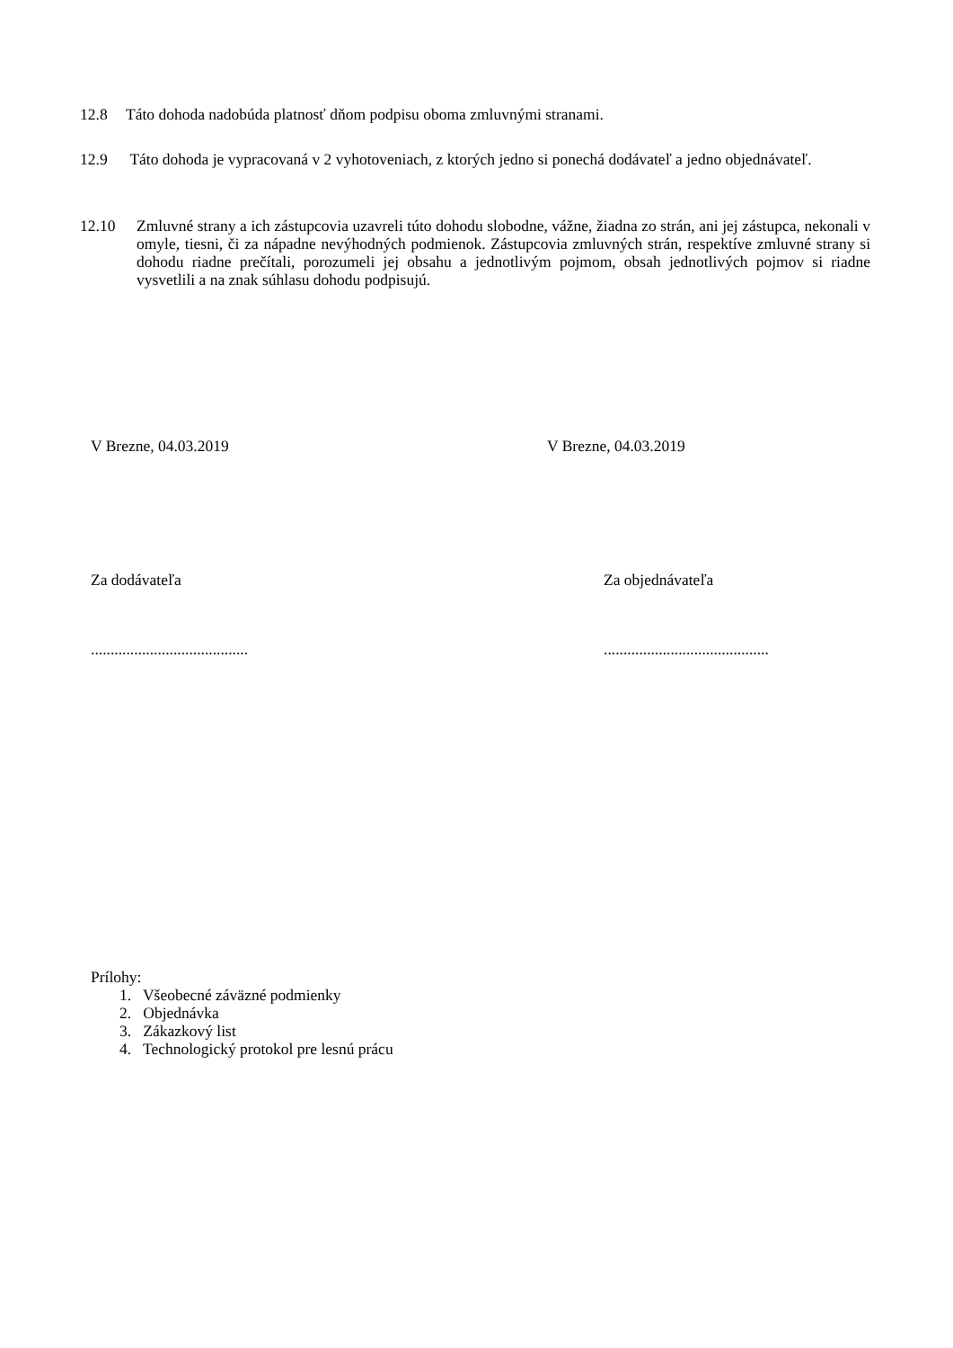12.8 Táto dohoda nadobúda platnosť dňom podpisu oboma zmluvnými stranami.
12.9 Táto dohoda je vypracovaná v 2 vyhotoveniach, z ktorých jedno si ponechá dodávateľ a jedno objednávateľ.
12.10 Zmluvné strany a ich zástupcovia uzavreli túto dohodu slobodne, vážne, žiadna zo strán, ani jej zástupca, nekonali v omyle, tiesni, či za nápadne nevýhodných podmienok. Zástupcovia zmluvných strán, respektíve zmluvné strany si dohodu riadne prečítali, porozumeli jej obsahu a jednotlivým pojmom, obsah jednotlivých pojmov si riadne vysvetlili a na znak súhlasu dohodu podpisujú.
V Brezne, 04.03.2019 V Brezne, 04.03.2019
Za dodávateľa Za objednávateľa
........................................
..........................................
Prílohy:
1. Všeobecné záväzné podmienky
2. Objednávka
3. Zákazkový list
4. Technologický protokol pre lesnú prácu